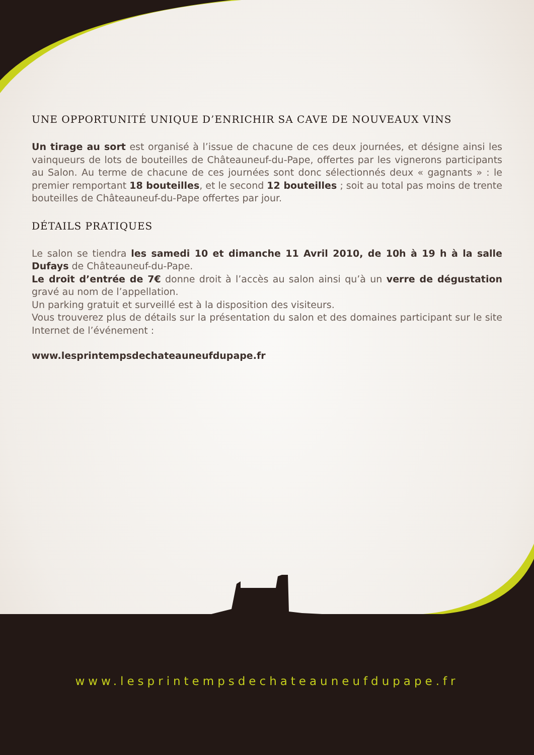UNE OPPORTUNITÉ UNIQUE D’ENRICHIR SA CAVE DE NOUVEAUX VINS
Un tirage au sort est organisé à l’issue de chacune de ces deux journées, et désigne ainsi les vainqueurs de lots de bouteilles de Châteauneuf-du-Pape, offertes par les vignerons participants au Salon. Au terme de chacune de ces journées sont donc sélectionnés deux « gagnants » : le premier remportant 18 bouteilles, et le second 12 bouteilles ; soit au total pas moins de trente bouteilles de Châteauneuf-du-Pape offertes par jour.
DÉTAILS PRATIQUES
Le salon se tiendra les samedi 10 et dimanche 11 Avril 2010, de 10h à 19 h à la salle Dufays de Châteauneuf-du-Pape.
Le droit d’entrée de 7€ donne droit à l’accès au salon ainsi qu’à un verre de dégustation gravé au nom de l’appellation.
Un parking gratuit et surveillé est à la disposition des visiteurs.
Vous trouverez plus de détails sur la présentation du salon et des domaines participant sur le site Internet de l’événement :
www.lesprintempsdechateauneufdupape.fr
www.lesprintempsdechateauneufdupape.fr